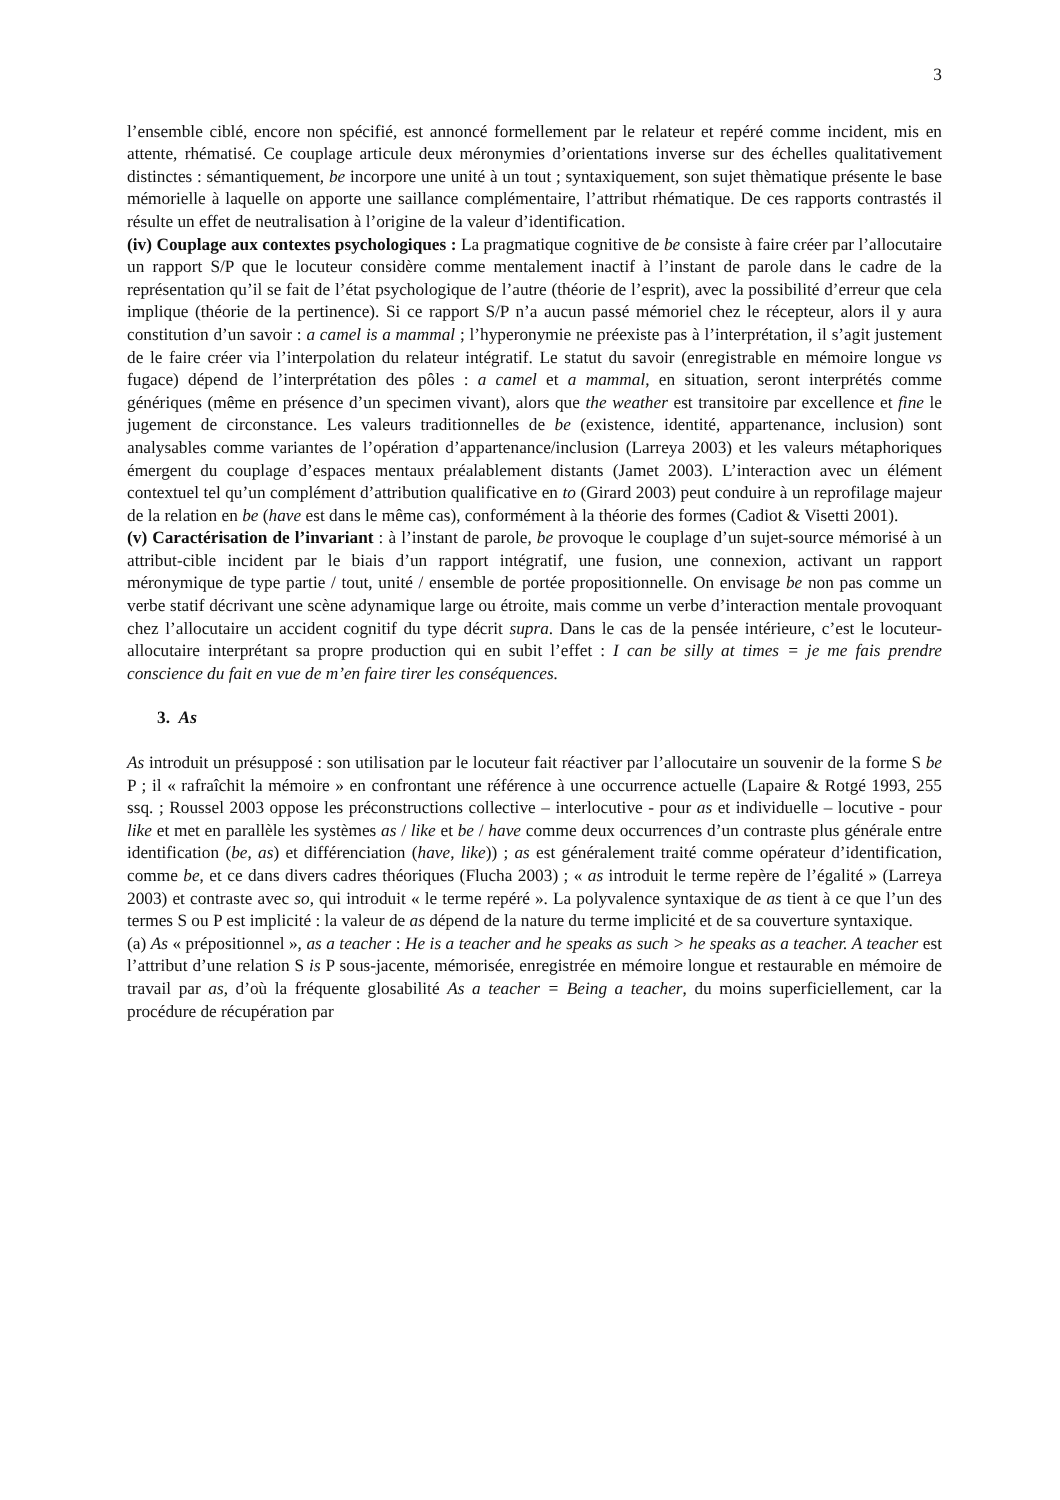3
l’ensemble ciblé, encore non spécifié, est annoncé formellement par le relateur et repéré comme incident, mis en attente, rhématisé. Ce couplage articule deux méronymies d’orientations inverse sur des échelles qualitativement distinctes : sémantiquement, be incorpore une unité à un tout ; syntaxiquement, son sujet thèmatique présente le base mémorielle à laquelle on apporte une saillance complémentaire, l’attribut rhématique. De ces rapports contrastés il résulte un effet de neutralisation à l’origine de la valeur d’identification.
(iv) Couplage aux contextes psychologiques : La pragmatique cognitive de be consiste à faire créer par l’allocutaire un rapport S/P que le locuteur considère comme mentalement inactif à l’instant de parole dans le cadre de la représentation qu’il se fait de l’état psychologique de l’autre (théorie de l’esprit), avec la possibilité d’erreur que cela implique (théorie de la pertinence). Si ce rapport S/P n’a aucun passé mémoriel chez le récepteur, alors il y aura constitution d’un savoir : a camel is a mammal ; l’hyperonymie ne préexiste pas à l’interprétation, il s’agit justement de le faire créer via l’interpolation du relateur intégratif. Le statut du savoir (enregistrable en mémoire longue vs fugace) dépend de l’interprétation des pôles : a camel et a mammal, en situation, seront interprétés comme génériques (même en présence d’un specimen vivant), alors que the weather est transitoire par excellence et fine le jugement de circonstance. Les valeurs traditionnelles de be (existence, identité, appartenance, inclusion) sont analysables comme variantes de l’opération d’appartenance/inclusion (Larreya 2003) et les valeurs métaphoriques émergent du couplage d’espaces mentaux préalablement distants (Jamet 2003). L’interaction avec un élément contextuel tel qu’un complément d’attribution qualificative en to (Girard 2003) peut conduire à un reprofilage majeur de la relation en be (have est dans le même cas), conformément à la théorie des formes (Cadiot & Visetti 2001).
(v) Caractérisation de l’invariant : à l’instant de parole, be provoque le couplage d’un sujet-source mémorisé à un attribut-cible incident par le biais d’un rapport intégratif, une fusion, une connexion, activant un rapport méronymique de type partie / tout, unité / ensemble de portée propositionnelle. On envisage be non pas comme un verbe statif décrivant une scène adynamique large ou étroite, mais comme un verbe d’interaction mentale provoquant chez l’allocutaire un accident cognitif du type décrit supra. Dans le cas de la pensée intérieure, c’est le locuteur-allocutaire interprétant sa propre production qui en subit l’effet : I can be silly at times = je me fais prendre conscience du fait en vue de m’en faire tirer les conséquences.
3. As
As introduit un présupposé : son utilisation par le locuteur fait réactiver par l’allocutaire un souvenir de la forme S be P ; il « rafraîchit la mémoire » en confrontant une référence à une occurrence actuelle (Lapaire & Rotgé 1993, 255 ssq. ; Roussel 2003 oppose les préconstructions collective – interlocutive - pour as et individuelle – locutive - pour like et met en parallèle les systèmes as / like et be / have comme deux occurrences d’un contraste plus générale entre identification (be, as) et différenciation (have, like)) ; as est généralement traité comme opérateur d’identification, comme be, et ce dans divers cadres théoriques (Flucha 2003) ; « as introduit le terme repère de l’égalité » (Larreya 2003) et contraste avec so, qui introduit « le terme repéré ». La polyvalence syntaxique de as tient à ce que l’un des termes S ou P est implicité : la valeur de as dépend de la nature du terme implicité et de sa couverture syntaxique.
(a) As « prépositionnel », as a teacher : He is a teacher and he speaks as such > he speaks as a teacher. A teacher est l’attribut d’une relation S is P sous-jacente, mémorisée, enregistrée en mémoire longue et restaurable en mémoire de travail par as, d’où la fréquente glosabilité As a teacher = Being a teacher, du moins superficiellement, car la procédure de récupération par